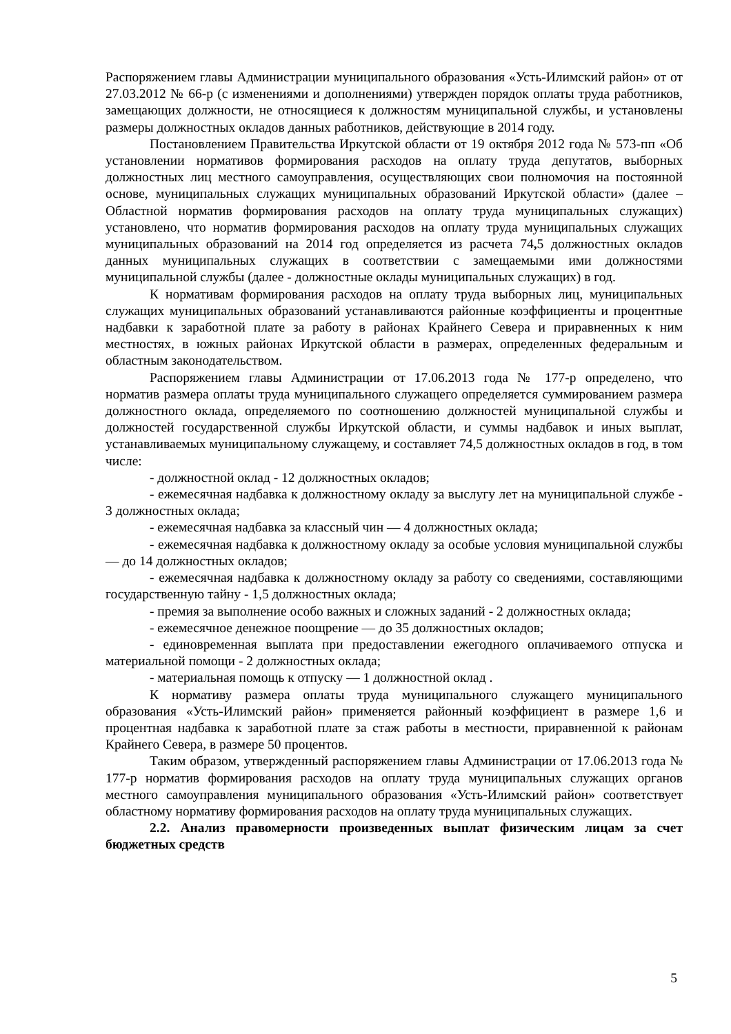Распоряжением главы Администрации муниципального образования «Усть-Илимский район» от от 27.03.2012 № 66-р (с изменениями и дополнениями) утвержден порядок оплаты труда работников, замещающих должности, не относящиеся к должностям муниципальной службы, и установлены размеры должностных окладов данных работников, действующие в 2014 году.
Постановлением Правительства Иркутской области от 19 октября 2012 года № 573-пп «Об установлении нормативов формирования расходов на оплату труда депутатов, выборных должностных лиц местного самоуправления, осуществляющих свои полномочия на постоянной основе, муниципальных служащих муниципальных образований Иркутской области» (далее – Областной норматив формирования расходов на оплату труда муниципальных служащих) установлено, что норматив формирования расходов на оплату труда муниципальных служащих муниципальных образований на 2014 год определяется из расчета 74, 5 должностных окладов данных муниципальных служащих в соответствии с замещаемыми ими должностями муниципальной службы (далее - должностные оклады муниципальных служащих) в год.
К нормативам формирования расходов на оплату труда выборных лиц, муниципальных служащих муниципальных образований устанавливаются районные коэффициенты и процентные надбавки к заработной плате за работу в районах Крайнего Севера и приравненных к ним местностях, в южных районах Иркутской области в размерах, определенных федеральным и областным законодательством.
Распоряжением главы Администрации от 17.06.2013 года № 177-р определено, что норматив размера оплаты труда муниципального служащего определяется суммированием размера должностного оклада, определяемого по соотношению должностей муниципальной службы и должностей государственной службы Иркутской области, и суммы надбавок и иных выплат, устанавливаемых муниципальному служащему, и составляет 74,5 должностных окладов в год, в том числе:
- должностной оклад - 12 должностных окладов;
- ежемесячная надбавка к должностному окладу за выслугу лет на муниципальной службе - 3 должностных оклада;
- ежемесячная надбавка за классный чин — 4 должностных оклада;
- ежемесячная надбавка к должностному окладу за особые условия муниципальной службы — до 14 должностных окладов;
- ежемесячная надбавка к должностному окладу за работу со сведениями, составляющими государственную тайну - 1,5 должностных оклада;
- премия за выполнение особо важных и сложных заданий - 2 должностных оклада;
- ежемесячное денежное поощрение — до 35 должностных окладов;
- единовременная выплата при предоставлении ежегодного оплачиваемого отпуска и материальной помощи - 2 должностных оклада;
- материальная помощь к отпуску — 1 должностной оклад .
К нормативу размера оплаты труда муниципального служащего муниципального образования «Усть-Илимский район» применяется районный коэффициент в размере 1,6 и процентная надбавка к заработной плате за стаж работы в местности, приравненной к районам Крайнего Севера, в размере 50 процентов.
Таким образом, утвержденный распоряжением главы Администрации от 17.06.2013 года № 177-р норматив формирования расходов на оплату труда муниципальных служащих органов местного самоуправления муниципального образования «Усть-Илимский район» соответствует областному нормативу формирования расходов на оплату труда муниципальных служащих.
2.2. Анализ правомерности произведенных выплат физическим лицам за счет бюджетных средств
5